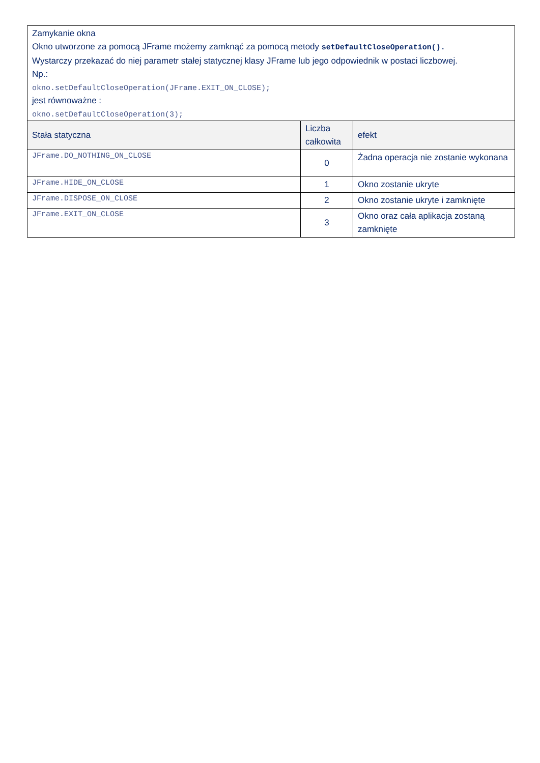| Zamykanie okna Okno utworzone za pomocą JFrame możemy zamknąć za pomocą metody setDefaultCloseOperation(). Wystarczy przekazać do niej parametr stałej statycznej klasy JFrame lub jego odpowiednik w postaci liczbowej. Np.: okno.setDefaultCloseOperation(JFrame.EXIT_ON_CLOSE); jest równoważne : okno.setDefaultCloseOperation(3); | | |
| Stała statyczna | Liczba całkowita | efekt |
| JFrame.DO_NOTHING_ON_CLOSE | 0 | Żadna operacja nie zostanie wykonana |
| JFrame.HIDE_ON_CLOSE | 1 | Okno zostanie ukryte |
| JFrame.DISPOSE_ON_CLOSE | 2 | Okno zostanie ukryte i zamknięte |
| JFrame.EXIT_ON_CLOSE | 3 | Okno oraz cała aplikacja zostaną zamknięte |